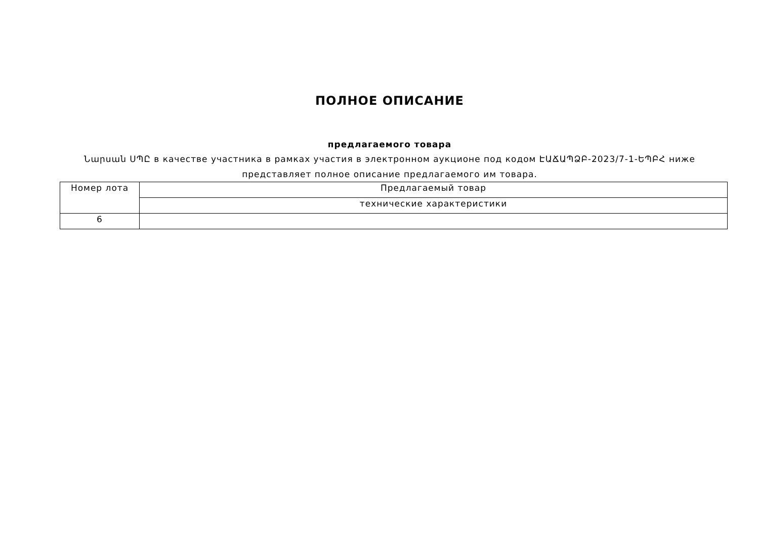ПОЛНОЕ ОПИСАНИЕ
предлагаемого товара
Նարսան ՍՊԸ в качестве участника в рамках участия в электронном аукционе под кодом ԷԱՃԱՊՁԲ-2023/7-1-ԵՊԲՀ ниже представляет полное описание предлагаемого им товара.
| Номер лота | Предлагаемый товар |
| | технические характеристики |
| 6 | |